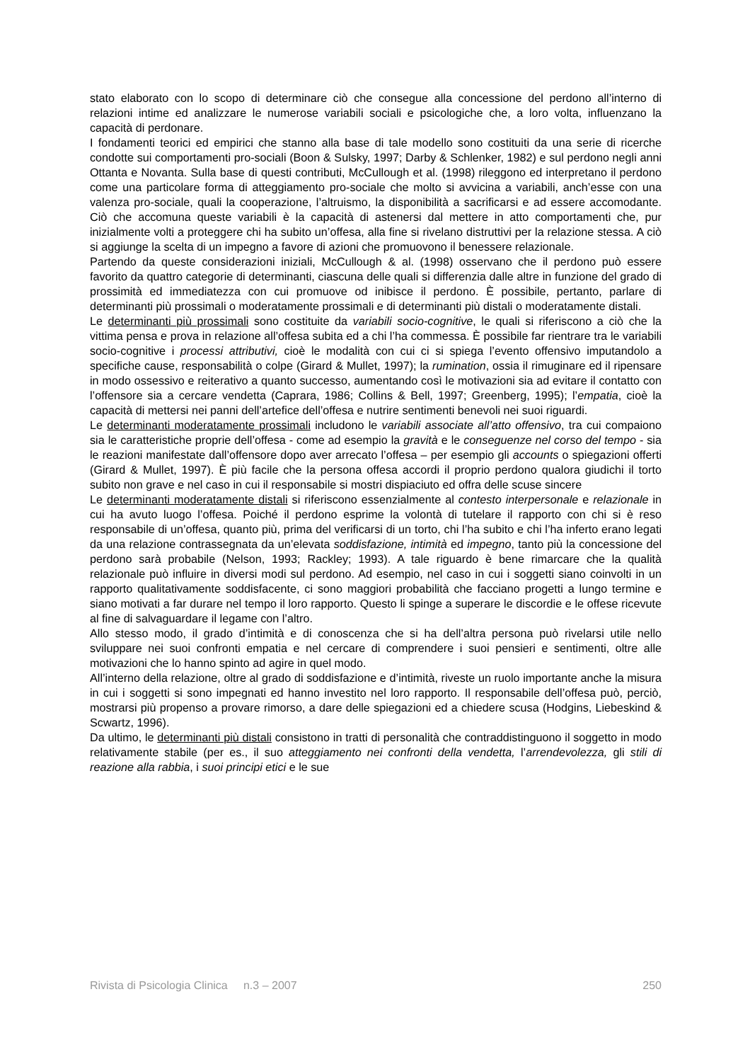stato elaborato con lo scopo di determinare ciò che consegue alla concessione del perdono all’interno di relazioni intime ed analizzare le numerose variabili sociali e psicologiche che, a loro volta, influenzano la capacità di perdonare.
I fondamenti teorici ed empirici che stanno alla base di tale modello sono costituiti da una serie di ricerche condotte sui comportamenti pro-sociali (Boon & Sulsky, 1997; Darby & Schlenker, 1982) e sul perdono negli anni Ottanta e Novanta. Sulla base di questi contributi, McCullough et al. (1998) rileggono ed interpretano il perdono come una particolare forma di atteggiamento pro-sociale che molto si avvicina a variabili, anch’esse con una valenza pro-sociale, quali la cooperazione, l’altruismo, la disponibilità a sacrificarsi e ad essere accomodante. Ciò che accomuna queste variabili è la capacità di astenersi dal mettere in atto comportamenti che, pur inizialmente volti a proteggere chi ha subito un’offesa, alla fine si rivelano distruttivi per la relazione stessa. A ciò si aggiunge la scelta di un impegno a favore di azioni che promuovono il benessere relazionale.
Partendo da queste considerazioni iniziali, McCullough & al. (1998) osservano che il perdono può essere favorito da quattro categorie di determinanti, ciascuna delle quali si differenzia dalle altre in funzione del grado di prossimità ed immediatezza con cui promuove od inibisce il perdono. È possibile, pertanto, parlare di determinanti più prossimali o moderatamente prossimali e di determinanti più distali o moderatamente distali.
Le determinanti più prossimali sono costituite da variabili socio-cognitive, le quali si riferiscono a ciò che la vittima pensa e prova in relazione all’offesa subita ed a chi l’ha commessa. È possibile far rientrare tra le variabili socio-cognitive i processi attributivi, cioè le modalità con cui ci si spiega l’evento offensivo imputandolo a specifiche cause, responsabilità o colpe (Girard & Mullet, 1997); la rumination, ossia il rimuginare ed il ripensare in modo ossessivo e reiterativo a quanto successo, aumentando così le motivazioni sia ad evitare il contatto con l’offensore sia a cercare vendetta (Caprara, 1986; Collins & Bell, 1997; Greenberg, 1995); l’empatia, cioè la capacità di mettersi nei panni dell’artefice dell’offesa e nutrire sentimenti benevoli nei suoi riguardi.
Le determinanti moderatamente prossimali includono le variabili associate all’atto offensivo, tra cui compaiono sia le caratteristiche proprie dell’offesa - come ad esempio la gravità e le conseguenze nel corso del tempo - sia le reazioni manifestate dall’offensore dopo aver arrecato l’offesa – per esempio gli accounts o spiegazioni offerti (Girard & Mullet, 1997). È più facile che la persona offesa accordi il proprio perdono qualora giudichi il torto subito non grave e nel caso in cui il responsabile si mostri dispiaciuto ed offra delle scuse sincere
Le determinanti moderatamente distali si riferiscono essenzialmente al contesto interpersonale e relazionale in cui ha avuto luogo l’offesa. Poiché il perdono esprime la volontà di tutelare il rapporto con chi si è reso responsabile di un’offesa, quanto più, prima del verificarsi di un torto, chi l’ha subito e chi l’ha inferto erano legati da una relazione contrassegnata da un’elevata soddisfazione, intimità ed impegno, tanto più la concessione del perdono sarà probabile (Nelson, 1993; Rackley; 1993). A tale riguardo è bene rimarcare che la qualità relazionale può influire in diversi modi sul perdono. Ad esempio, nel caso in cui i soggetti siano coinvolti in un rapporto qualitativamente soddisfacente, ci sono maggiori probabilità che facciano progetti a lungo termine e siano motivati a far durare nel tempo il loro rapporto. Questo li spinge a superare le discordie e le offese ricevute al fine di salvaguardare il legame con l’altro.
Allo stesso modo, il grado d’intimità e di conoscenza che si ha dell’altra persona può rivelarsi utile nello sviluppare nei suoi confronti empatia e nel cercare di comprendere i suoi pensieri e sentimenti, oltre alle motivazioni che lo hanno spinto ad agire in quel modo.
All’interno della relazione, oltre al grado di soddisfazione e d’intimità, riveste un ruolo importante anche la misura in cui i soggetti si sono impegnati ed hanno investito nel loro rapporto. Il responsabile dell’offesa può, perciò, mostrarsi più propenso a provare rimorso, a dare delle spiegazioni ed a chiedere scusa (Hodgins, Liebeskind & Scwartz, 1996).
Da ultimo, le determinanti più distali consistono in tratti di personalità che contraddistinguono il soggetto in modo relativamente stabile (per es., il suo atteggiamento nei confronti della vendetta, l’arrendevolezza, gli stili di reazione alla rabbia, i suoi principi etici e le sue
Rivista di Psicologia Clinica n.3 – 2007 250